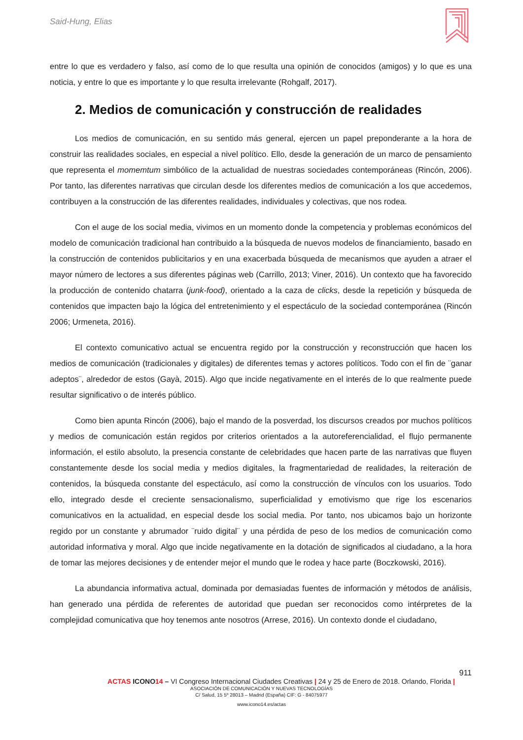Said-Hung, Elias
entre lo que es verdadero y falso, así como de lo que resulta una opinión de conocidos (amigos) y lo que es una noticia, y entre lo que es importante y lo que resulta irrelevante (Rohgalf, 2017).
2. Medios de comunicación y construcción de realidades
Los medios de comunicación, en su sentido más general, ejercen un papel preponderante a la hora de construir las realidades sociales, en especial a nivel político. Ello, desde la generación de un marco de pensamiento que representa el momemtum simbólico de la actualidad de nuestras sociedades contemporáneas (Rincón, 2006). Por tanto, las diferentes narrativas que circulan desde los diferentes medios de comunicación a los que accedemos, contribuyen a la construcción de las diferentes realidades, individuales y colectivas, que nos rodea.
Con el auge de los social media, vivimos en un momento donde la competencia y problemas económicos del modelo de comunicación tradicional han contribuido a la búsqueda de nuevos modelos de financiamiento, basado en la construcción de contenidos publicitarios y en una exacerbada búsqueda de mecanismos que ayuden a atraer el mayor número de lectores a sus diferentes páginas web (Carrillo, 2013; Viner, 2016). Un contexto que ha favorecido la producción de contenido chatarra (junk-food), orientado a la caza de clicks, desde la repetición y búsqueda de contenidos que impacten bajo la lógica del entretenimiento y el espectáculo de la sociedad contemporánea (Rincón 2006; Urmeneta, 2016).
El contexto comunicativo actual se encuentra regido por la construcción y reconstrucción que hacen los medios de comunicación (tradicionales y digitales) de diferentes temas y actores políticos. Todo con el fin de ¨ganar adeptos¨, alrededor de estos (Gayà, 2015). Algo que incide negativamente en el interés de lo que realmente puede resultar significativo o de interés público.
Como bien apunta Rincón (2006), bajo el mando de la posverdad, los discursos creados por muchos políticos y medios de comunicación están regidos por criterios orientados a la autoreferencialidad, el flujo permanente información, el estilo absoluto, la presencia constante de celebridades que hacen parte de las narrativas que fluyen constantemente desde los social media y medios digitales, la fragmentariedad de realidades, la reiteración de contenidos, la búsqueda constante del espectáculo, así como la construcción de vínculos con los usuarios. Todo ello, integrado desde el creciente sensacionalismo, superficialidad y emotivismo que rige los escenarios comunicativos en la actualidad, en especial desde los social media. Por tanto, nos ubicamos bajo un horizonte regido por un constante y abrumador ¨ruido digital¨ y una pérdida de peso de los medios de comunicación como autoridad informativa y moral. Algo que incide negativamente en la dotación de significados al ciudadano, a la hora de tomar las mejores decisiones y de entender mejor el mundo que le rodea y hace parte (Boczkowski, 2016).
La abundancia informativa actual, dominada por demasiadas fuentes de información y métodos de análisis, han generado una pérdida de referentes de autoridad que puedan ser reconocidos como intérpretes de la complejidad comunicativa que hoy tenemos ante nosotros (Arrese, 2016). Un contexto donde el ciudadano,
911
ACTAS ICONO 14 – VI Congreso Internacional Ciudades Creativas | 24 y 25 de Enero de 2018. Orlando, Florida |
ASOCIACIÓN DE COMUNICACIÓN Y NUEVAS TECNOLOGÍAS
C/ Salud, 15 5º 28013 – Madrid (España) CIF: G - 84075977
www.icono14.es/actas